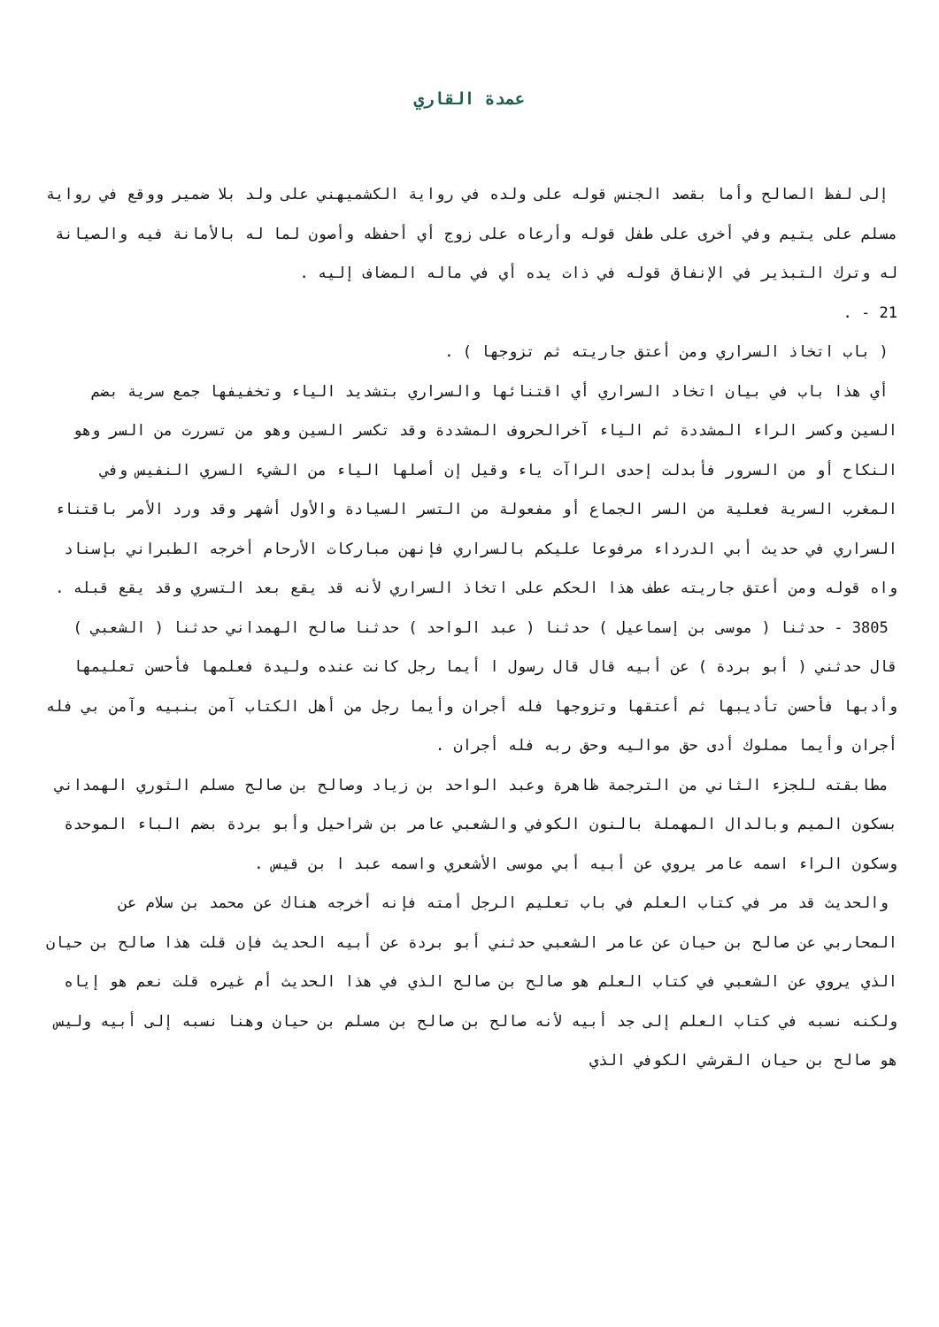عمدة القاري
إلى لفظ الصالح وأما بقصد الجنس قوله على ولده في رواية الكشميهني على ولد بلا ضمير ووقع في رواية مسلم على يتيم وفي أخرى على طفل قوله وأرعاه على زوج أي أحفظه وأصون لما له بالأمانة فيه والصيانة له وترك التبذير في الإنفاق قوله في ذات يده أي في ماله المضاف إليه .
21 - .
( باب اتخاذ السراري ومن أعتق جاريته ثم تزوجها ) .
أي هذا باب في بيان اتخاد السراري أي اقتنائها والسراري بتشديد الياء وتخفيفها جمع سرية بضم السين وكسر الراء المشددة ثم الياء آخرالحروف المشددة وقد تكسر السين وهو من تسررت من السر وهو النكاح أو من السرور فأبدلت إحدى الراآت ياء وقيل إن أصلها الياء من الشيء السري النفيس وفي المغرب السرية فعلية من السر الجماع أو مفعولة من التسر السيادة والأول أشهر وقد ورد الأمر باقتناء السراري في حديث أبي الدرداء مرفوعا عليكم بالسراري فإنهن مباركات الأرحام أخرجه الطبراني بإسناد واه قوله ومن أعتق جاريته عطف هذا الحكم على اتخاذ السراري لأنه قد يقع بعد التسري وقد يقع قبله .
3805 - حدثنا ( موسى بن إسماعيل ) حدثنا ( عبد الواحد ) حدثنا صالح الهمداني حدثنا ( الشعبي ) قال حدثني ( أبو بردة ) عن أبيه قال قال رسول ا أيما رجل كانت عنده وليدة فعلمها فأحسن تعليمها وأدبها فأحسن تأديبها ثم أعتقها وتزوجها فله أجران وأيما رجل من أهل الكتاب آمن بنبيه وآمن بي فله أجران وأيما مملوك أدى حق مواليه وحق ربه فله أجران .
مطابقته للجزء الثاني من الترجمة ظاهرة وعبد الواحد بن زياد وصالح بن صالح مسلم الثوري الهمداني بسكون الميم وبالدال المهملة بالنون الكوفي والشعبي عامر بن شراحيل وأبو بردة بضم الباء الموحدة وسكون الراء اسمه عامر يروي عن أبيه أبي موسى الأشعري واسمه عبد ا بن قيس .
والحديث قد مر في كتاب العلم في باب تعليم الرجل أمته فإنه أخرجه هناك عن محمد بن سلام عن المحاربي عن صالح بن حيان عن عامر الشعبي حدثني أبو بردة عن أبيه الحديث فإن قلت هذا صالح بن حيان الذي يروي عن الشعبي في كتاب العلم هو صالح بن صالح الذي في هذا الحديث أم غيره قلت نعم هو إياه ولكنه نسبه في كتاب العلم إلى جد أبيه لأنه صالح بن صالح بن مسلم بن حيان وهنا نسبه إلى أبيه وليس هو صالح بن حيان القرشي الكوفي الذي